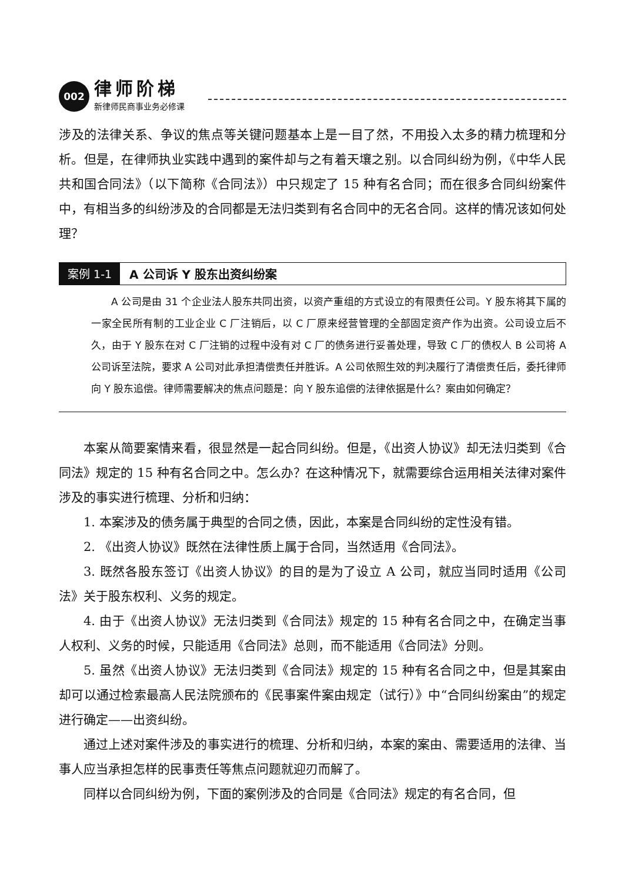002
律师阶梯
新律师民商事业务必修课
涉及的法律关系、争议的焦点等关键问题基本上是一目了然，不用投入太多的精力梳理和分析。但是，在律师执业实践中遇到的案件却与之有着天壤之别。以合同纠纷为例，《中华人民共和国合同法》（以下简称《合同法》）中只规定了 15 种有名合同；而在很多合同纠纷案件中，有相当多的纠纷涉及的合同都是无法归类到有名合同中的无名合同。这样的情况该如何处理？
案例 1-1 A 公司诉 Y 股东出资纠纷案
A 公司是由 31 个企业法人股东共同出资，以资产重组的方式设立的有限责任公司。Y 股东将其下属的一家全民所有制的工业企业 C 厂注销后，以 C 厂原来经营管理的全部固定资产作为出资。公司设立后不久，由于 Y 股东在对 C 厂注销的过程中没有对 C 厂的债务进行妥善处理，导致 C 厂的债权人 B 公司将 A 公司诉至法院，要求 A 公司对此承担清偿责任并胜诉。A 公司依照生效的判决履行了清偿责任后，委托律师向 Y 股东追偿。律师需要解决的焦点问题是：向 Y 股东追偿的法律依据是什么？案由如何确定？
本案从简要案情来看，很显然是一起合同纠纷。但是，《出资人协议》却无法归类到《合同法》规定的 15 种有名合同之中。怎么办？在这种情况下，就需要综合运用相关法律对案件涉及的事实进行梳理、分析和归纳：
1. 本案涉及的债务属于典型的合同之债，因此，本案是合同纠纷的定性没有错。
2. 《出资人协议》既然在法律性质上属于合同，当然适用《合同法》。
3. 既然各股东签订《出资人协议》的目的是为了设立 A 公司，就应当同时适用《公司法》关于股东权利、义务的规定。
4. 由于《出资人协议》无法归类到《合同法》规定的 15 种有名合同之中，在确定当事人权利、义务的时候，只能适用《合同法》总则，而不能适用《合同法》分则。
5. 虽然《出资人协议》无法归类到《合同法》规定的 15 种有名合同之中，但是其案由却可以通过检索最高人民法院颁布的《民事案件案由规定（试行）》中“合同纠纷案由”的规定进行确定——出资纠纷。
通过上述对案件涉及的事实进行的梳理、分析和归纳，本案的案由、需要适用的法律、当事人应当承担怎样的民事责任等焦点问题就迎刃而解了。
同样以合同纠纷为例，下面的案例涉及的合同是《合同法》规定的有名合同，但